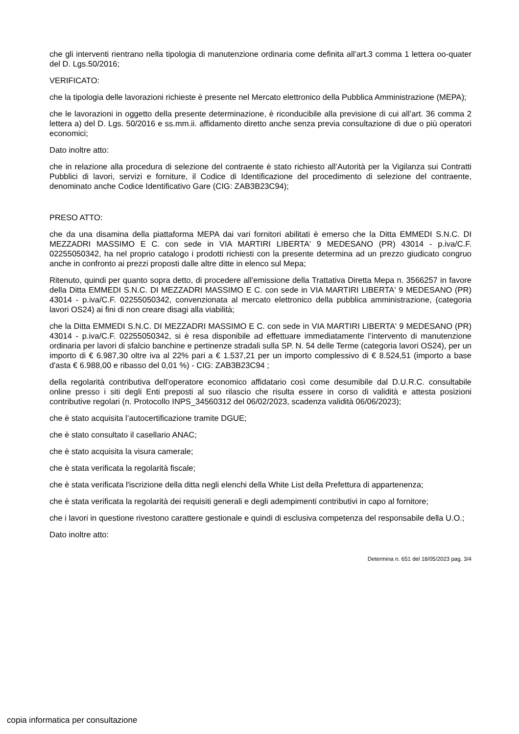che gli interventi rientrano nella tipologia di manutenzione ordinaria come definita all’art.3 comma 1 lettera oo-quater del D. Lgs.50/2016;
VERIFICATO:
che la tipologia delle lavorazioni richieste è presente nel Mercato elettronico della Pubblica Amministrazione (MEPA);
che le lavorazioni in oggetto della presente determinazione, è riconducibile alla previsione di cui all’art. 36 comma 2 lettera a) del D. Lgs. 50/2016 e ss.mm.ii. affidamento diretto anche senza previa consultazione di due o più operatori economici;
Dato inoltre atto:
che in relazione alla procedura di selezione del contraente è stato richiesto all’Autorità per la Vigilanza sui Contratti Pubblici di lavori, servizi e forniture, il Codice di Identificazione del procedimento di selezione del contraente, denominato anche Codice Identificativo Gare (CIG: ZAB3B23C94);
PRESO ATTO:
che da una disamina della piattaforma MEPA dai vari fornitori abilitati è emerso che la Ditta EMMEDI S.N.C. DI MEZZADRI MASSIMO E C. con sede in VIA MARTIRI LIBERTA' 9 MEDESANO (PR) 43014 - p.iva/C.F. 02255050342, ha nel proprio catalogo i prodotti richiesti con la presente determina ad un prezzo giudicato congruo anche in confronto ai prezzi proposti dalle altre ditte in elenco sul Mepa;
Ritenuto, quindi per quanto sopra detto, di procedere all’emissione della Trattativa Diretta Mepa n. 3566257 in favore della Ditta EMMEDI S.N.C. DI MEZZADRI MASSIMO E C. con sede in VIA MARTIRI LIBERTA' 9 MEDESANO (PR) 43014 - p.iva/C.F. 02255050342, convenzionata al mercato elettronico della pubblica amministrazione, (categoria lavori OS24) ai fini di non creare disagi alla viabilità;
che la Ditta EMMEDI S.N.C. DI MEZZADRI MASSIMO E C. con sede in VIA MARTIRI LIBERTA' 9 MEDESANO (PR) 43014 - p.iva/C.F. 02255050342, si è resa disponibile ad effettuare immediatamente l’intervento di manutenzione ordinaria per lavori di sfalcio banchine e pertinenze stradali sulla SP. N. 54 delle Terme (categoria lavori OS24), per un importo di € 6.987,30 oltre iva al 22% pari a € 1.537,21 per un importo complessivo di € 8.524,51 (importo a base d'asta € 6.988,00 e ribasso del 0,01 %) - CIG: ZAB3B23C94 ;
della regolarità contributiva dell'operatore economico affidatario così come desumibile dal D.U.R.C. consultabile online presso i siti degli Enti preposti al suo rilascio che risulta essere in corso di validità e attesta posizioni contributive regolari (n. Protocollo INPS_34560312 del 06/02/2023, scadenza validità 06/06/2023);
che è stato acquisita l’autocertificazione tramite DGUE;
che è stato consultato il casellario ANAC;
che è stato acquisita la visura camerale;
che è stata verificata la regolarità fiscale;
che è stata verificata l'iscrizione della ditta negli elenchi della White List della Prefettura di appartenenza;
che è stata verificata la regolarità dei requisiti generali e degli adempimenti contributivi in capo al fornitore;
che i lavori in questione rivestono carattere gestionale e quindi di esclusiva competenza del responsabile della U.O.;
Dato inoltre atto:
Determina n. 651 del 18/05/2023 pag. 3/4
copia informatica per consultazione